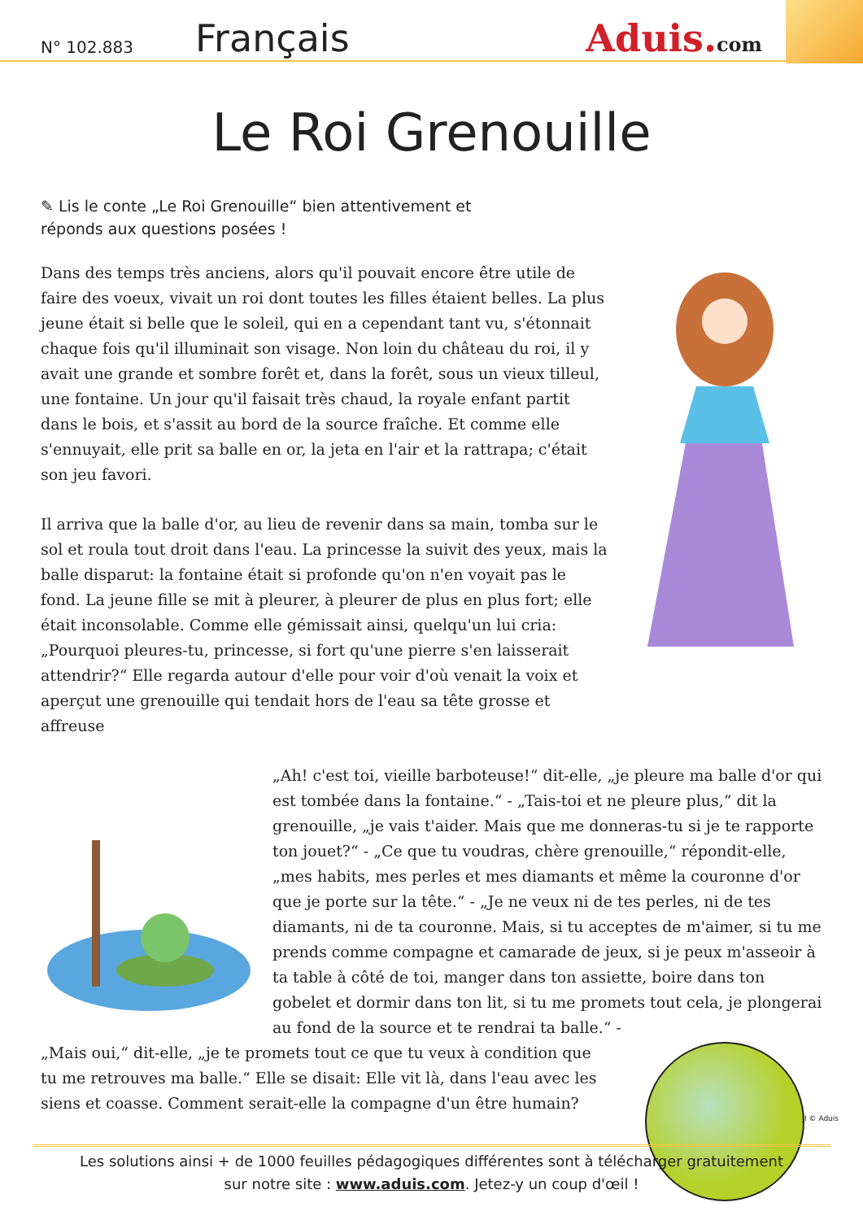N° 102.883
Français
Aduis.com
Le Roi Grenouille
✎ Lis le conte „Le Roi Grenouille“ bien attentivement et réponds aux questions posées !
Dans des temps très anciens, alors qu'il pouvait encore être utile de faire des voeux, vivait un roi dont toutes les filles étaient belles. La plus jeune était si belle que le soleil, qui en a cependant tant vu, s'étonnait chaque fois qu'il illuminait son visage. Non loin du château du roi, il y avait une grande et sombre forêt et, dans la forêt, sous un vieux tilleul, une fontaine. Un jour qu'il faisait très chaud, la royale enfant partit dans le bois, et s'assit au bord de la source fraîche. Et comme elle s'ennuyait, elle prit sa balle en or, la jeta en l'air et la rattrapa; c'était son jeu favori.
Il arriva que la balle d'or, au lieu de revenir dans sa main, tomba sur le sol et roula tout droit dans l'eau. La princesse la suivit des yeux, mais la balle disparut: la fontaine était si profonde qu'on n'en voyait pas le fond. La jeune fille se mit à pleurer, à pleurer de plus en plus fort; elle était inconsolable. Comme elle gémissait ainsi, quelqu'un lui cria: „Pourquoi pleures-tu, princesse, si fort qu'une pierre s'en laisserait attendrir?“ Elle regarda autour d'elle pour voir d'où venait la voix et aperçut une grenouille qui tendait hors de l'eau sa tête grosse et affreuse
„Ah! c'est toi, vieille barboteuse!“ dit-elle, „je pleure ma balle d'or qui est tombée dans la fontaine.“ - „Tais-toi et ne pleure plus,“ dit la grenouille, „je vais t'aider. Mais que me donneras-tu si je te rapporte ton jouet?“ - „Ce que tu voudras, chère grenouille,“ répondit-elle, „mes habits, mes perles et mes diamants et même la couronne d'or que je porte sur la tête.“ - „Je ne veux ni de tes perles, ni de tes diamants, ni de ta couronne. Mais, si tu acceptes de m'aimer, si tu me prends comme compagne et camarade de jeux, si je peux m'asseoir à ta table à côté de toi, manger dans ton assiette, boire dans ton gobelet et dormir dans ton lit, si tu me promets tout cela, je plongerai au fond de la source et te rendrai ta balle.“ -
„Mais oui,“ dit-elle, „je te promets tout ce que tu veux à condition que tu me retrouves ma balle.“ Elle se disait: Elle vit là, dans l'eau avec les siens et coasse. Comment serait-elle la compagne d'un être humain?
JI © Aduis
Les solutions ainsi + de 1000 feuilles pédagogiques différentes sont à télécharger gratuitement
sur notre site : www.aduis.com. Jetez-y un coup d'œil !